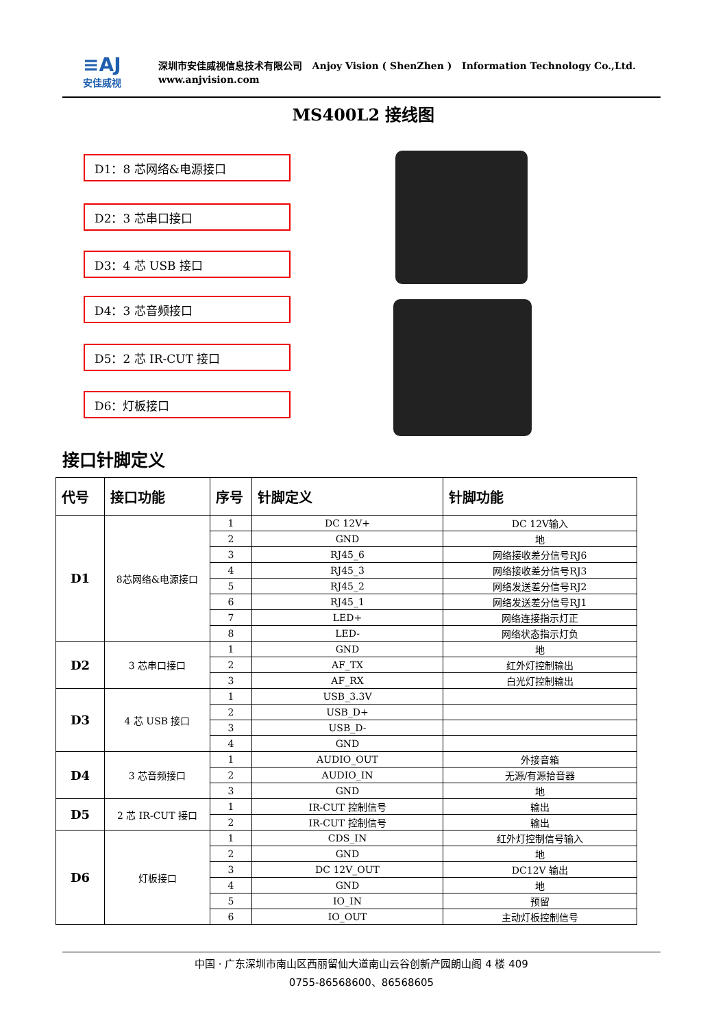≡AJ
安佳威视
深圳市安佳威视信息技术有限公司 Anjoy Vision ( ShenZhen ) Information Technology Co.,Ltd.
www.anjvision.com
MS400L2 接线图
D1：8 芯网络&电源接口
D2：3 芯串口接口
D3：4 芯 USB 接口
D4：3 芯音频接口
D5：2 芯 IR-CUT 接口
D6：灯板接口
接口针脚定义
| 代号 | 接口功能 | 序号 | 针脚定义 | 针脚功能 |
| --- | --- | --- | --- | --- |
| D1 | 8芯网络&电源接口 | 1 | DC 12V+ | DC 12V输入 |
| | | 2 | GND | 地 |
| | | 3 | RJ45_6 | 网络接收差分信号RJ6 |
| | | 4 | RJ45_3 | 网络接收差分信号RJ3 |
| | | 5 | RJ45_2 | 网络发送差分信号RJ2 |
| | | 6 | RJ45_1 | 网络发送差分信号RJ1 |
| | | 7 | LED+ | 网络连接指示灯正 |
| | | 8 | LED- | 网络状态指示灯负 |
| D2 | 3 芯串口接口 | 1 | GND | 地 |
| | | 2 | AF_TX | 红外灯控制输出 |
| | | 3 | AF_RX | 白光灯控制输出 |
| D3 | 4 芯 USB 接口 | 1 | USB_3.3V | |
| | | 2 | USB_D+ | |
| | | 3 | USB_D- | |
| | | 4 | GND | |
| D4 | 3 芯音频接口 | 1 | AUDIO_OUT | 外接音箱 |
| | | 2 | AUDIO_IN | 无源/有源拾音器 |
| | | 3 | GND | 地 |
| D5 | 2 芯 IR-CUT 接口 | 1 | IR-CUT 控制信号 | 输出 |
| | | 2 | IR-CUT 控制信号 | 输出 |
| D6 | 灯板接口 | 1 | CDS_IN | 红外灯控制信号输入 |
| | | 2 | GND | 地 |
| | | 3 | DC 12V_OUT | DC12V 输出 |
| | | 4 | GND | 地 |
| | | 5 | IO_IN | 预留 |
| | | 6 | IO_OUT | 主动灯板控制信号 |
中国 · 广东深圳市南山区西丽留仙大道南山云谷创新产园朗山阁 4 楼 409
0755-86568600、86568605